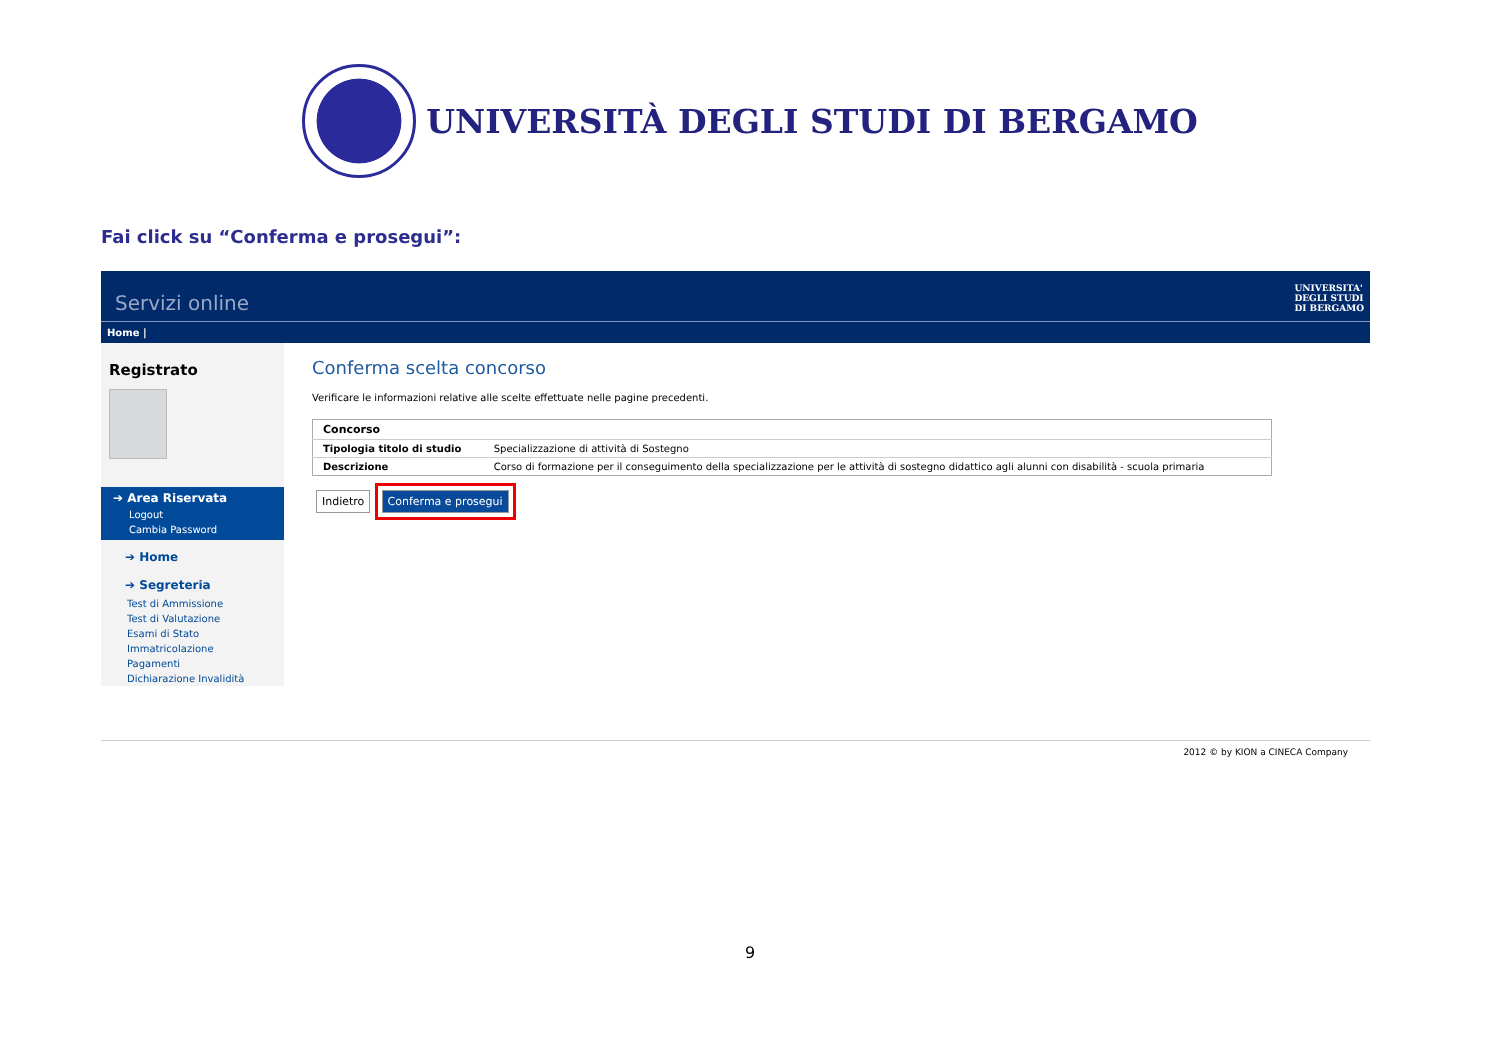UNIVERSITÀ DEGLI STUDI DI BERGAMO
Fai click su “Conferma e prosegui”:
Servizi online UNIVERSITA'
DEGLI STUDI
DI BERGAMO
Home |
Registrato
➔ Area Riservata
Logout
Cambia Password
➔ Home
➔ Segreteria
Test di Ammissione
Test di Valutazione
Esami di Stato
Immatricolazione
Pagamenti
Dichiarazione Invalidità
Conferma scelta concorso
Verificare le informazioni relative alle scelte effettuate nelle pagine precedenti.
| Concorso | |
| --- | --- |
| Tipologia titolo di studio | Specializzazione di attività di Sostegno |
| Descrizione | Corso di formazione per il conseguimento della specializzazione per le attività di sostegno didattico agli alunni con disabilità - scuola primaria |
Indietro Conferma e prosegui
2012 © by KION a CINECA Company
9